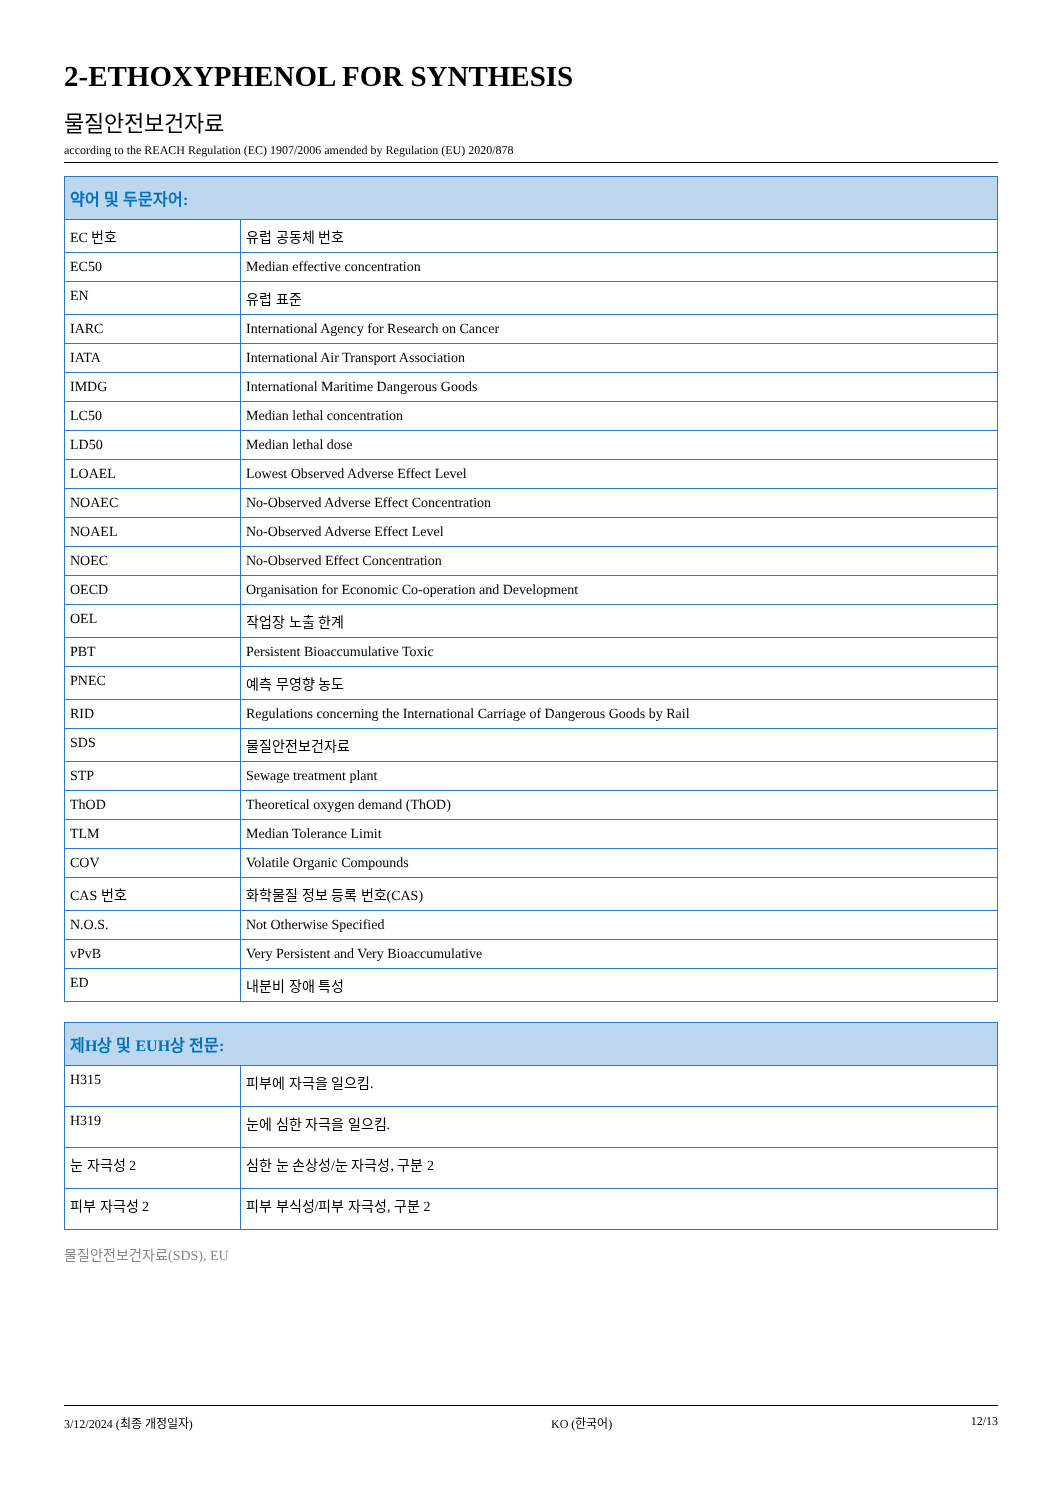2-ETHOXYPHENOL FOR SYNTHESIS
물질안전보건자료
according to the REACH Regulation (EC) 1907/2006 amended by Regulation (EU) 2020/878
| 약어 및 두문자어: | |
| --- | --- |
| EC 번호 | 유럽 공동체 번호 |
| EC50 | Median effective concentration |
| EN | 유럽 표준 |
| IARC | International Agency for Research on Cancer |
| IATA | International Air Transport Association |
| IMDG | International Maritime Dangerous Goods |
| LC50 | Median lethal concentration |
| LD50 | Median lethal dose |
| LOAEL | Lowest Observed Adverse Effect Level |
| NOAEC | No-Observed Adverse Effect Concentration |
| NOAEL | No-Observed Adverse Effect Level |
| NOEC | No-Observed Effect Concentration |
| OECD | Organisation for Economic Co-operation and Development |
| OEL | 작업장 노출 한계 |
| PBT | Persistent Bioaccumulative Toxic |
| PNEC | 예측 무영향 농도 |
| RID | Regulations concerning the International Carriage of Dangerous Goods by Rail |
| SDS | 물질안전보건자료 |
| STP | Sewage treatment plant |
| ThOD | Theoretical oxygen demand (ThOD) |
| TLM | Median Tolerance Limit |
| COV | Volatile Organic Compounds |
| CAS 번호 | 화학물질 정보 등록 번호(CAS) |
| N.O.S. | Not Otherwise Specified |
| vPvB | Very Persistent and Very Bioaccumulative |
| ED | 내분비 장애 특성 |
| 제H상 및 EUH상 전문: | |
| --- | --- |
| H315 | 피부에 자극을 일으킴. |
| H319 | 눈에 심한 자극을 일으킴. |
| 눈 자극성 2 | 심한 눈 손상성/눈 자극성, 구분 2 |
| 피부 자극성 2 | 피부 부식성/피부 자극성, 구분 2 |
물질안전보건자료(SDS), EU
3/12/2024 (최종 개정일자) KO (한국어) 12/13